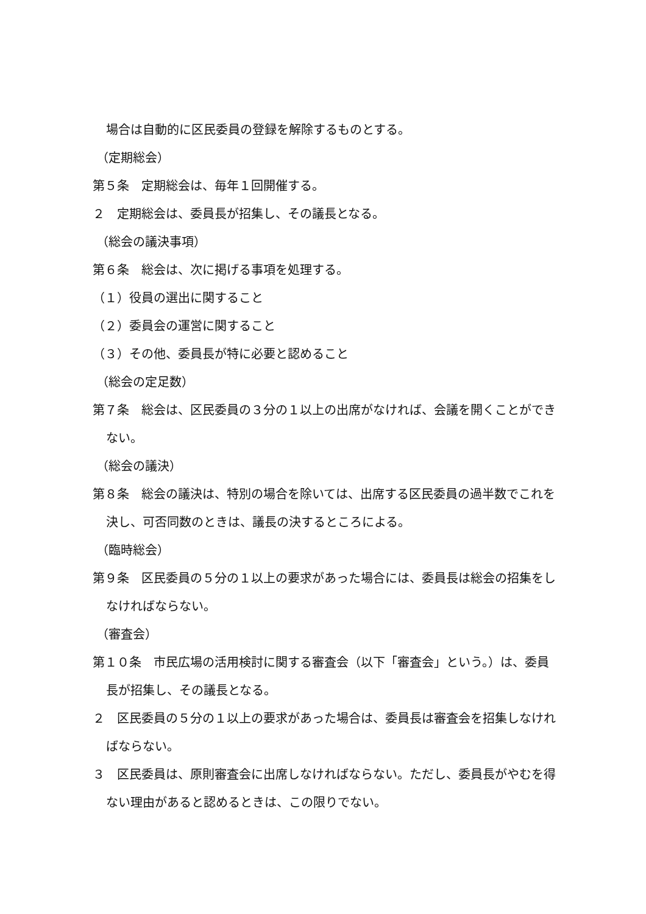場合は自動的に区民委員の登録を解除するものとする。
（定期総会）
第５条　定期総会は、毎年１回開催する。
２　定期総会は、委員長が招集し、その議長となる。
（総会の議決事項）
第６条　総会は、次に掲げる事項を処理する。
（１）役員の選出に関すること
（２）委員会の運営に関すること
（３）その他、委員長が特に必要と認めること
（総会の定足数）
第７条　総会は、区民委員の３分の１以上の出席がなければ、会議を開くことができない。
（総会の議決）
第８条　総会の議決は、特別の場合を除いては、出席する区民委員の過半数でこれを決し、可否同数のときは、議長の決するところによる。
（臨時総会）
第９条　区民委員の５分の１以上の要求があった場合には、委員長は総会の招集をしなければならない。
（審査会）
第１０条　市民広場の活用検討に関する審査会（以下「審査会」という。）は、委員長が招集し、その議長となる。
２　区民委員の５分の１以上の要求があった場合は、委員長は審査会を招集しなければならない。
３　区民委員は、原則審査会に出席しなければならない。ただし、委員長がやむを得ない理由があると認めるときは、この限りでない。